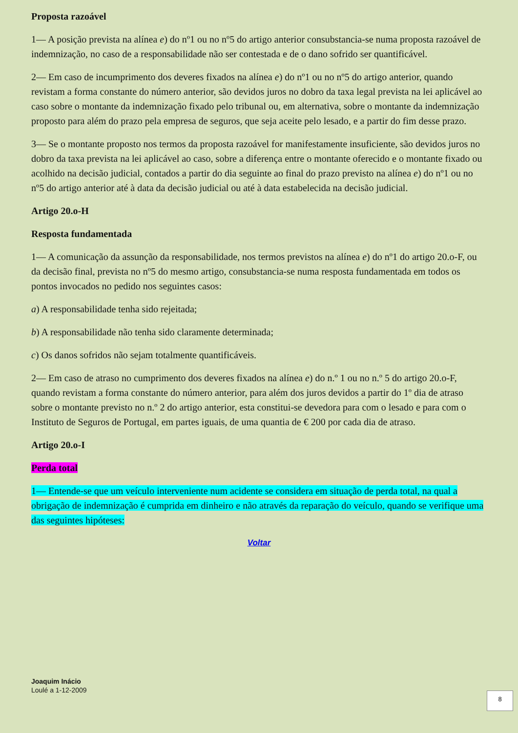Proposta razoável
1— A posição prevista na alínea e) do nº1 ou no nº5 do artigo anterior consubstancia-se numa proposta razoável de indemnização, no caso de a responsabilidade não ser contestada e de o dano sofrido ser quantificável.
2— Em caso de incumprimento dos deveres fixados na alínea e) do nº1 ou no nº5 do artigo anterior, quando revistam a forma constante do número anterior, são devidos juros no dobro da taxa legal prevista na lei aplicável ao caso sobre o montante da indemnização fixado pelo tribunal ou, em alternativa, sobre o montante da indemnização proposto para além do prazo pela empresa de seguros, que seja aceite pelo lesado, e a partir do fim desse prazo.
3— Se o montante proposto nos termos da proposta razoável for manifestamente insuficiente, são devidos juros no dobro da taxa prevista na lei aplicável ao caso, sobre a diferença entre o montante oferecido e o montante fixado ou acolhido na decisão judicial, contados a partir do dia seguinte ao final do prazo previsto na alínea e) do nº1 ou no nº5 do artigo anterior até à data da decisão judicial ou até à data estabelecida na decisão judicial.
Artigo 20.o-H
Resposta fundamentada
1— A comunicação da assunção da responsabilidade, nos termos previstos na alínea e) do nº1 do artigo 20.o-F, ou da decisão final, prevista no nº5 do mesmo artigo, consubstancia-se numa resposta fundamentada em todos os pontos invocados no pedido nos seguintes casos:
a) A responsabilidade tenha sido rejeitada;
b) A responsabilidade não tenha sido claramente determinada;
c) Os danos sofridos não sejam totalmente quantificáveis.
2— Em caso de atraso no cumprimento dos deveres fixados na alínea e) do n.º 1 ou no n.º 5 do artigo 20.o-F, quando revistam a forma constante do número anterior, para além dos juros devidos a partir do 1º dia de atraso sobre o montante previsto no n.º 2 do artigo anterior, esta constitui-se devedora para com o lesado e para com o Instituto de Seguros de Portugal, em partes iguais, de uma quantia de € 200 por cada dia de atraso.
Artigo 20.o-I
Perda total
1— Entende-se que um veículo interveniente num acidente se considera em situação de perda total, na qual a obrigação de indemnização é cumprida em dinheiro e não através da reparação do veículo, quando se verifique uma das seguintes hipóteses:
Voltar
Joaquim Inácio
Loulé a 1-12-2009
8